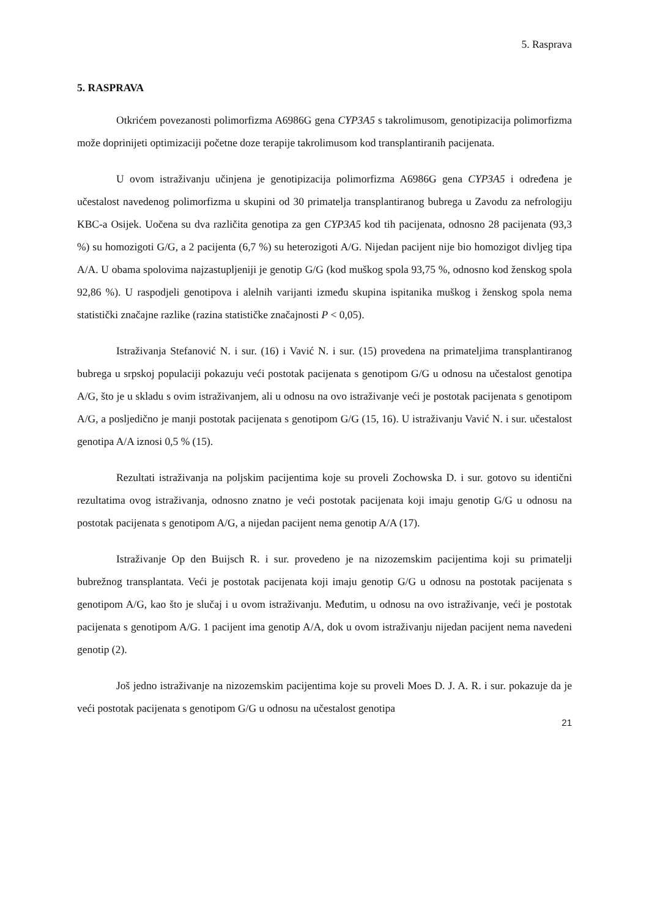5. Rasprava
5. RASPRAVA
Otkrićem povezanosti polimorfizma A6986G gena CYP3A5 s takrolimusom, genotipizacija polimorfizma može doprinijeti optimizaciji početne doze terapije takrolimusom kod transplantiranih pacijenata.
U ovom istraživanju učinjena je genotipizacija polimorfizma A6986G gena CYP3A5 i određena je učestalost navedenog polimorfizma u skupini od 30 primatelja transplantiranog bubrega u Zavodu za nefrologiju KBC-a Osijek. Uočena su dva različita genotipa za gen CYP3A5 kod tih pacijenata, odnosno 28 pacijenata (93,3 %) su homozigoti G/G, a 2 pacijenta (6,7 %) su heterozigoti A/G. Nijedan pacijent nije bio homozigot divljeg tipa A/A. U obama spolovima najzastupljeniji je genotip G/G (kod muškog spola 93,75 %, odnosno kod ženskog spola 92,86 %). U raspodjeli genotipova i alelnih varijanti između skupina ispitanika muškog i ženskog spola nema statistički značajne razlike (razina statističke značajnosti P < 0,05).
Istraživanja Stefanović N. i sur. (16) i Vavić N. i sur. (15) provedena na primateljima transplantiranog bubrega u srpskoj populaciji pokazuju veći postotak pacijenata s genotipom G/G u odnosu na učestalost genotipa A/G, što je u skladu s ovim istraživanjem, ali u odnosu na ovo istraživanje veći je postotak pacijenata s genotipom A/G, a posljedično je manji postotak pacijenata s genotipom G/G (15, 16). U istraživanju Vavić N. i sur. učestalost genotipa A/A iznosi 0,5 % (15).
Rezultati istraživanja na poljskim pacijentima koje su proveli Zochowska D. i sur. gotovo su identični rezultatima ovog istraživanja, odnosno znatno je veći postotak pacijenata koji imaju genotip G/G u odnosu na postotak pacijenata s genotipom A/G, a nijedan pacijent nema genotip A/A (17).
Istraživanje Op den Buijsch R. i sur. provedeno je na nizozemskim pacijentima koji su primatelji bubrežnog transplantata. Veći je postotak pacijenata koji imaju genotip G/G u odnosu na postotak pacijenata s genotipom A/G, kao što je slučaj i u ovom istraživanju. Međutim, u odnosu na ovo istraživanje, veći je postotak pacijenata s genotipom A/G. 1 pacijent ima genotip A/A, dok u ovom istraživanju nijedan pacijent nema navedeni genotip (2).
Još jedno istraživanje na nizozemskim pacijentima koje su proveli Moes D. J. A. R. i sur. pokazuje da je veći postotak pacijenata s genotipom G/G u odnosu na učestalost genotipa
21